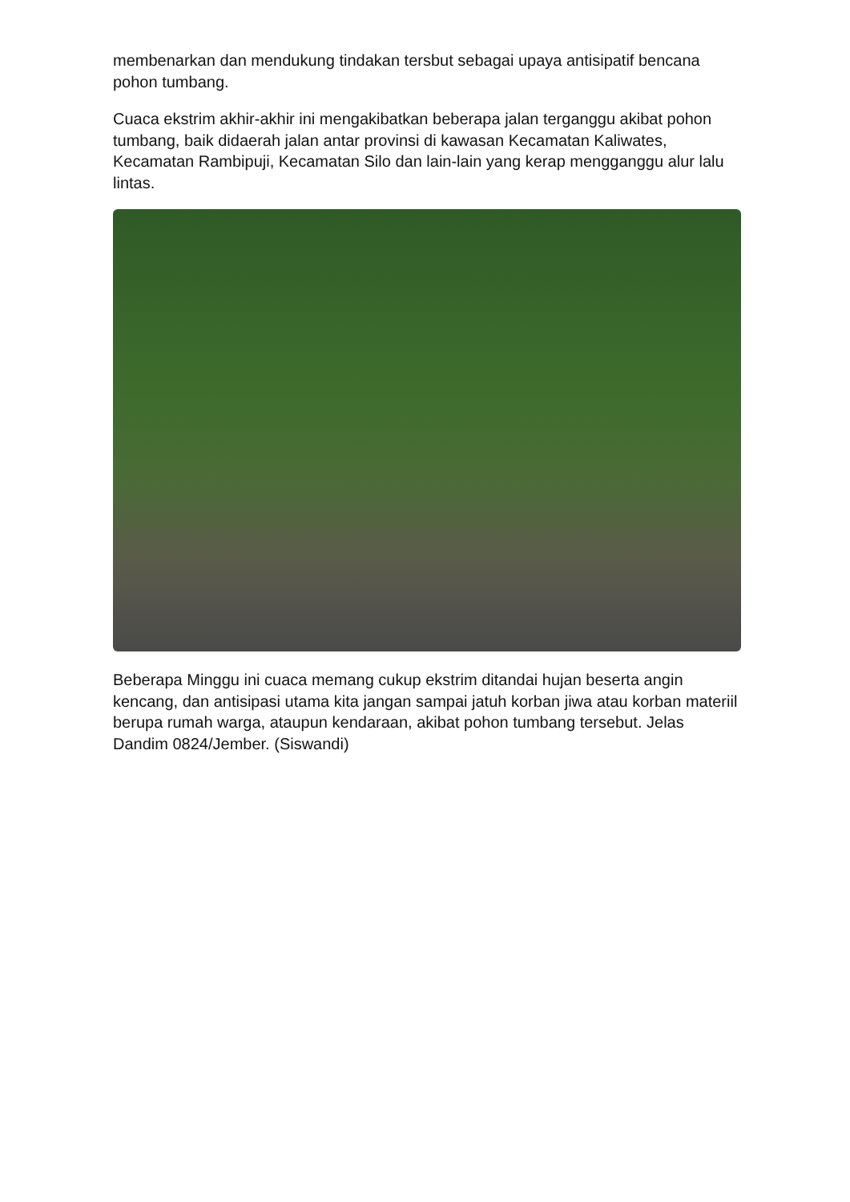membenarkan dan mendukung tindakan tersbut sebagai upaya antisipatif bencana pohon tumbang.
Cuaca ekstrim akhir-akhir ini mengakibatkan beberapa jalan terganggu akibat pohon tumbang, baik didaerah jalan antar provinsi di kawasan Kecamatan Kaliwates, Kecamatan Rambipuji, Kecamatan Silo dan lain-lain yang kerap mengganggu alur lalu lintas.
Beberapa Minggu ini cuaca memang cukup ekstrim ditandai hujan beserta angin kencang, dan antisipasi utama kita jangan sampai jatuh korban jiwa atau korban materiil berupa rumah warga, ataupun kendaraan, akibat pohon tumbang tersebut. Jelas Dandim 0824/Jember. (Siswandi)